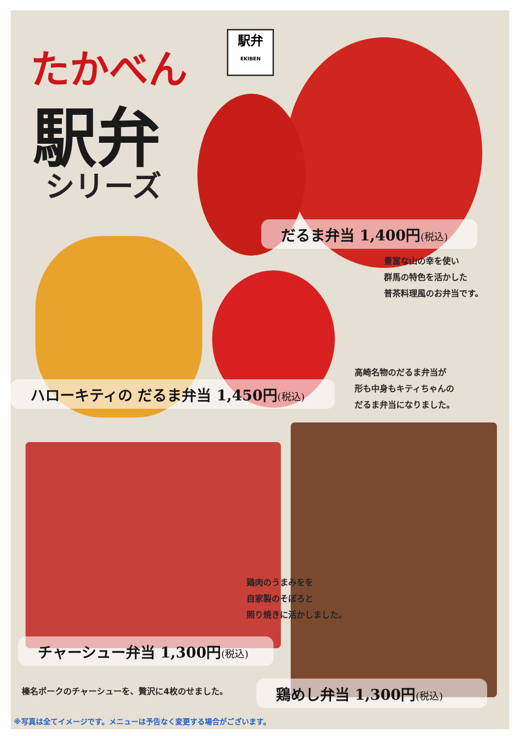たかべん
駅弁
EKIBEN
駅弁
シリーズ
だるま弁当 1,400円(税込)
豊富な山の幸を使い
群馬の特色を活かした
普茶料理風のお弁当です。
ハローキティの だるま弁当 1,450円(税込)
高崎名物のだるま弁当が
形も中身もキティちゃんの
だるま弁当になりました。
鶏肉のうまみをを
自家製のそぼろと
照り焼きに活かしました。
チャーシュー弁当 1,300円(税込)
榛名ポークのチャーシューを、贅沢に4枚のせました。
鶏めし弁当 1,300円(税込)
※写真は全てイメージです。メニューは予告なく変更する場合がございます。